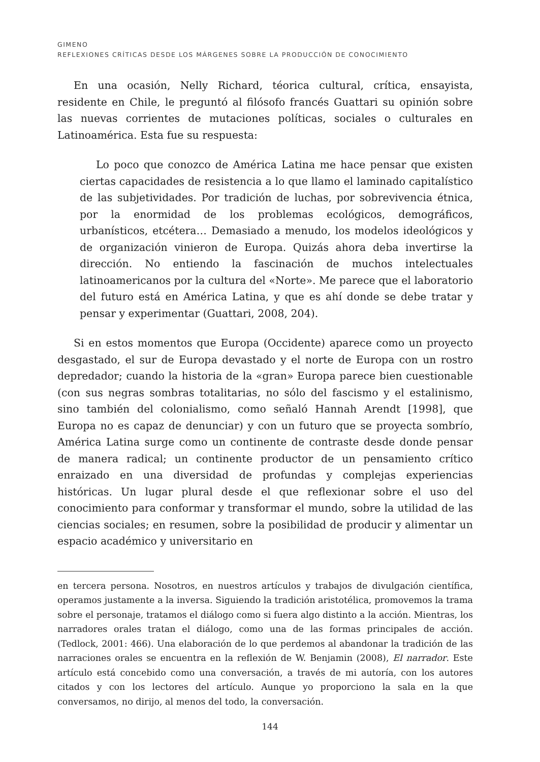GIMENO
REFLEXIONES CRÍTICAS DESDE LOS MÁRGENES SOBRE LA PRODUCCIÓN DE CONOCIMIENTO
En una ocasión, Nelly Richard, téorica cultural, crítica, ensayista, residente en Chile, le preguntó al filósofo francés Guattari su opinión sobre las nuevas corrientes de mutaciones políticas, sociales o culturales en Latinoamérica. Esta fue su respuesta:
Lo poco que conozco de América Latina me hace pensar que existen ciertas capacidades de resistencia a lo que llamo el laminado capitalístico de las subjetividades. Por tradición de luchas, por sobrevivencia étnica, por la enormidad de los problemas ecológicos, demográficos, urbanísticos, etcétera… Demasiado a menudo, los modelos ideológicos y de organización vinieron de Europa. Quizás ahora deba invertirse la dirección. No entiendo la fascinación de muchos intelectuales latinoamericanos por la cultura del «Norte». Me parece que el laboratorio del futuro está en América Latina, y que es ahí donde se debe tratar y pensar y experimentar (Guattari, 2008, 204).
Si en estos momentos que Europa (Occidente) aparece como un proyecto desgastado, el sur de Europa devastado y el norte de Europa con un rostro depredador; cuando la historia de la «gran» Europa parece bien cuestionable (con sus negras sombras totalitarias, no sólo del fascismo y el estalinismo, sino también del colonialismo, como señaló Hannah Arendt [1998], que Europa no es capaz de denunciar) y con un futuro que se proyecta sombrío, América Latina surge como un continente de contraste desde donde pensar de manera radical; un continente productor de un pensamiento crítico enraizado en una diversidad de profundas y complejas experiencias históricas. Un lugar plural desde el que reflexionar sobre el uso del conocimiento para conformar y transformar el mundo, sobre la utilidad de las ciencias sociales; en resumen, sobre la posibilidad de producir y alimentar un espacio académico y universitario en
en tercera persona. Nosotros, en nuestros artículos y trabajos de divulgación científica, operamos justamente a la inversa. Siguiendo la tradición aristotélica, promovemos la trama sobre el personaje, tratamos el diálogo como si fuera algo distinto a la acción. Mientras, los narradores orales tratan el diálogo, como una de las formas principales de acción. (Tedlock, 2001: 466). Una elaboración de lo que perdemos al abandonar la tradición de las narraciones orales se encuentra en la reflexión de W. Benjamin (2008), El narrador. Este artículo está concebido como una conversación, a través de mi autoría, con los autores citados y con los lectores del artículo. Aunque yo proporciono la sala en la que conversamos, no dirijo, al menos del todo, la conversación.
144